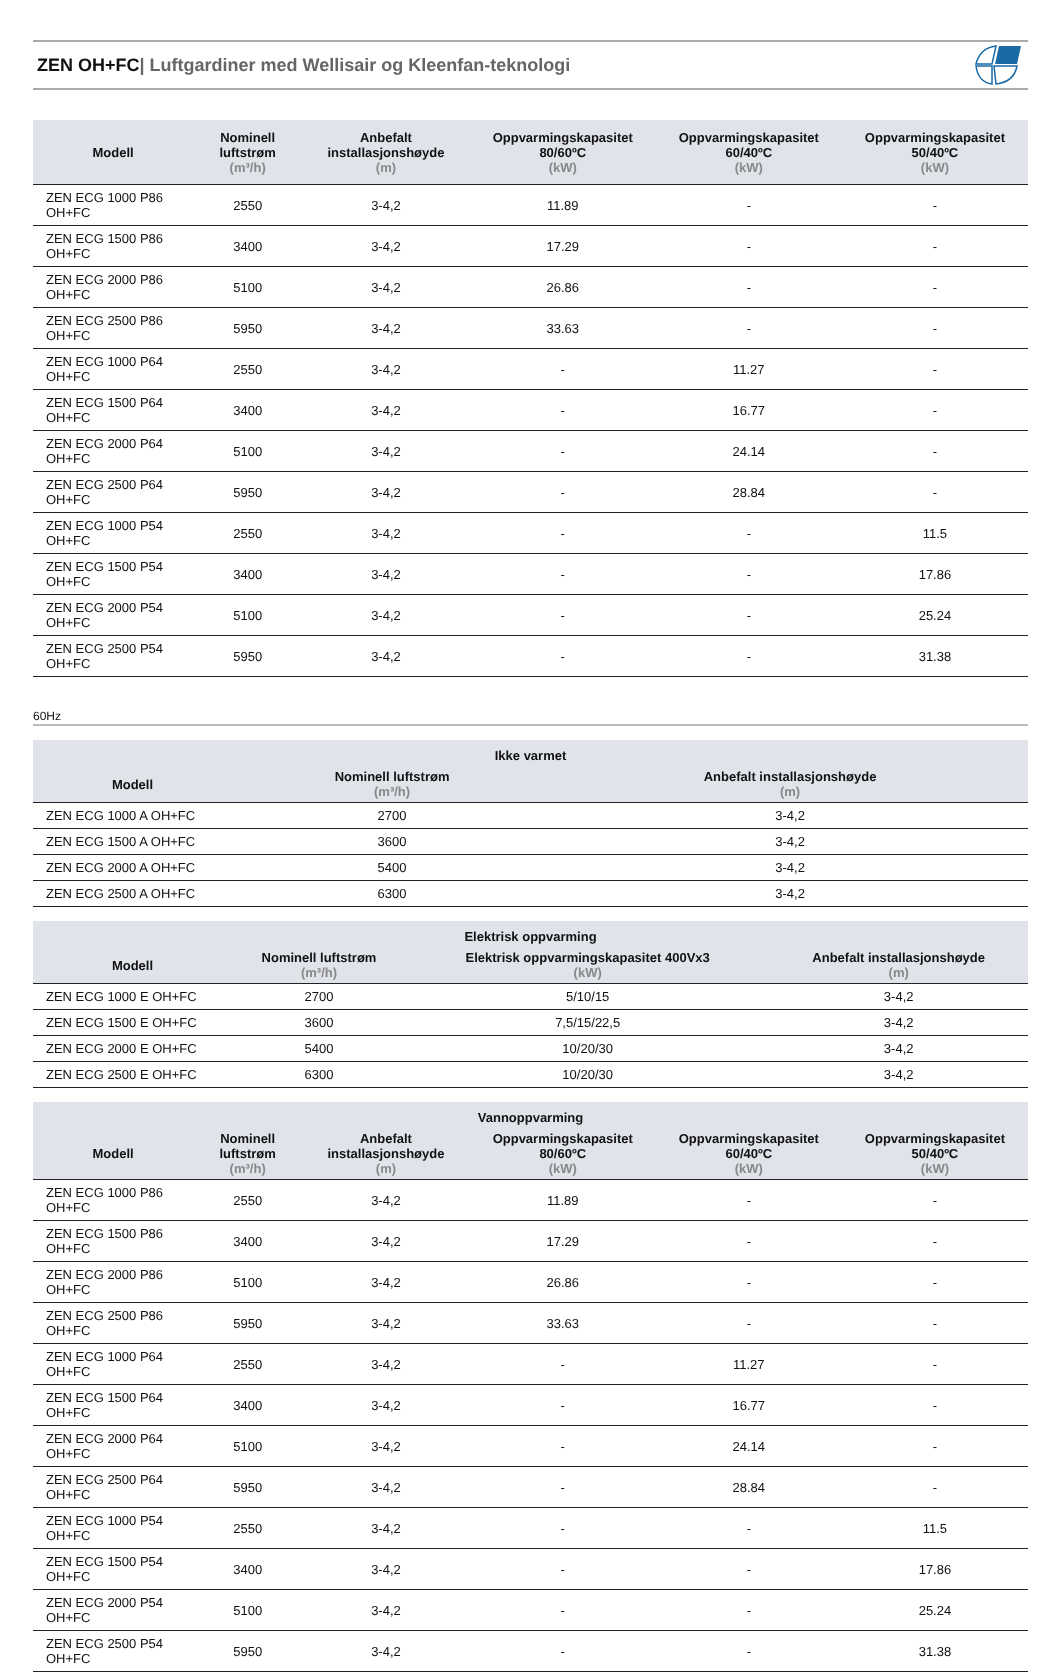ZEN OH+FC| Luftgardiner med Wellisair og Kleenfan-teknologi
| Modell | Nominell luftstrøm (m³/h) | Anbefalt installasjonshøyde (m) | Oppvarmingskapasitet 80/60ºC (kW) | Oppvarmingskapasitet 60/40ºC (kW) | Oppvarmingskapasitet 50/40ºC (kW) |
| --- | --- | --- | --- | --- | --- |
| ZEN ECG 1000 P86 OH+FC | 2550 | 3-4,2 | 11.89 | - | - |
| ZEN ECG 1500 P86 OH+FC | 3400 | 3-4,2 | 17.29 | - | - |
| ZEN ECG 2000 P86 OH+FC | 5100 | 3-4,2 | 26.86 | - | - |
| ZEN ECG 2500 P86 OH+FC | 5950 | 3-4,2 | 33.63 | - | - |
| ZEN ECG 1000 P64 OH+FC | 2550 | 3-4,2 | - | 11.27 | - |
| ZEN ECG 1500 P64 OH+FC | 3400 | 3-4,2 | - | 16.77 | - |
| ZEN ECG 2000 P64 OH+FC | 5100 | 3-4,2 | - | 24.14 | - |
| ZEN ECG 2500 P64 OH+FC | 5950 | 3-4,2 | - | 28.84 | - |
| ZEN ECG 1000 P54 OH+FC | 2550 | 3-4,2 | - | - | 11.5 |
| ZEN ECG 1500 P54 OH+FC | 3400 | 3-4,2 | - | - | 17.86 |
| ZEN ECG 2000 P54 OH+FC | 5100 | 3-4,2 | - | - | 25.24 |
| ZEN ECG 2500 P54 OH+FC | 5950 | 3-4,2 | - | - | 31.38 |
60Hz
| Ikke varmet | | |
| --- | --- | --- |
| Modell | Nominell luftstrøm (m³/h) | Anbefalt installasjonshøyde (m) |
| ZEN ECG 1000 A OH+FC | 2700 | 3-4,2 |
| ZEN ECG 1500 A OH+FC | 3600 | 3-4,2 |
| ZEN ECG 2000 A OH+FC | 5400 | 3-4,2 |
| ZEN ECG 2500 A OH+FC | 6300 | 3-4,2 |
| Elektrisk oppvarming | | | |
| --- | --- | --- | --- |
| Modell | Nominell luftstrøm (m³/h) | Elektrisk oppvarmingskapasitet 400Vx3 (kW) | Anbefalt installasjonshøyde (m) |
| ZEN ECG 1000 E OH+FC | 2700 | 5/10/15 | 3-4,2 |
| ZEN ECG 1500 E OH+FC | 3600 | 7,5/15/22,5 | 3-4,2 |
| ZEN ECG 2000 E OH+FC | 5400 | 10/20/30 | 3-4,2 |
| ZEN ECG 2500 E OH+FC | 6300 | 10/20/30 | 3-4,2 |
| Vannoppvarming | | | | | |
| --- | --- | --- | --- | --- | --- |
| Modell | Nominell luftstrøm (m³/h) | Anbefalt installasjonshøyde (m) | Oppvarmingskapasitet 80/60ºC (kW) | Oppvarmingskapasitet 60/40ºC (kW) | Oppvarmingskapasitet 50/40ºC (kW) |
| ZEN ECG 1000 P86 OH+FC | 2550 | 3-4,2 | 11.89 | - | - |
| ZEN ECG 1500 P86 OH+FC | 3400 | 3-4,2 | 17.29 | - | - |
| ZEN ECG 2000 P86 OH+FC | 5100 | 3-4,2 | 26.86 | - | - |
| ZEN ECG 2500 P86 OH+FC | 5950 | 3-4,2 | 33.63 | - | - |
| ZEN ECG 1000 P64 OH+FC | 2550 | 3-4,2 | - | 11.27 | - |
| ZEN ECG 1500 P64 OH+FC | 3400 | 3-4,2 | - | 16.77 | - |
| ZEN ECG 2000 P64 OH+FC | 5100 | 3-4,2 | - | 24.14 | - |
| ZEN ECG 2500 P64 OH+FC | 5950 | 3-4,2 | - | 28.84 | - |
| ZEN ECG 1000 P54 OH+FC | 2550 | 3-4,2 | - | - | 11.5 |
| ZEN ECG 1500 P54 OH+FC | 3400 | 3-4,2 | - | - | 17.86 |
| ZEN ECG 2000 P54 OH+FC | 5100 | 3-4,2 | - | - | 25.24 |
| ZEN ECG 2500 P54 OH+FC | 5950 | 3-4,2 | - | - | 31.38 |